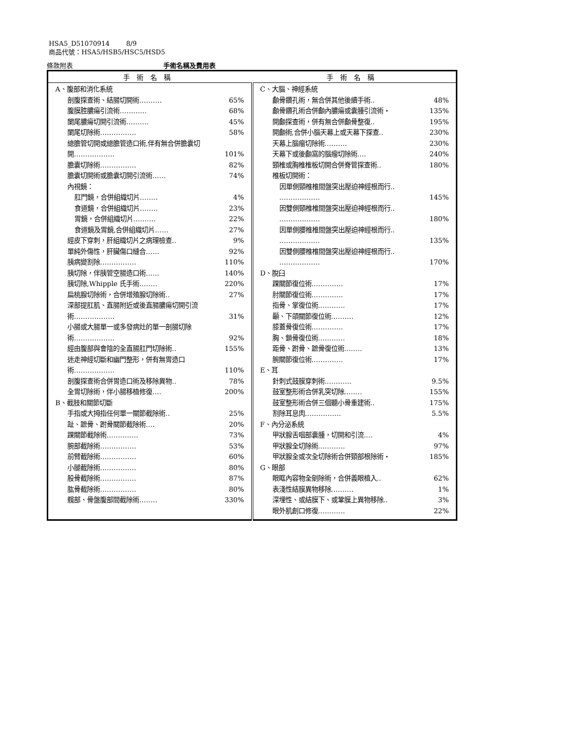HSA5_D51070914 8/9
商品代號：HSA5/HSB5/HSC5/HSD5
條款附表 手術名稱及費用表
| 手術名稱 | 手術名稱 |
| --- | --- |
| A、腹部和消化系統 剖腹探查術、結腸切開術‥‥‥‥‥ 65% 腹膜腔膿瘍引流術‥‥‥‥‥‥ 68% 闌尾膿瘍切開引流術‥‥‥‥‥ 45% 闌尾切除術‥‥‥‥‥‥‥‥ 58% 總膽管切開或總膽管造口術,伴有無合併膽囊切 開‥‥‥‥‥‥‥‥‥ 101% 膽囊切除術‥‥‥‥‥‥‥‥ 82% 膽囊切開術或膽囊切開引流術‥‥‥ 74% 內視鏡： 肛門鏡，合併組織切片‥‥‥‥ 4% 食道鏡，合併組織切片‥‥‥‥ 23% 胃鏡，合併組織切片‥‥‥‥‥ 22% 食道鏡及胃鏡,合併組織切片‥‥‥ 27% 經皮下穿刺，肝組織切片之病理檢查‥ 9% 單純外傷性，肝臟傷口縫合‥‥‥ 92% 胰病變割除‥‥‥‥‥‥‥‥ 110% 胰切除，伴胰管空腸造口術‥‥‥ 140% 胰切除,Whipple 氏手術‥‥‥‥ 220% 扁桃腺切除術，合併增殖腺切除術‥ 27% 深部提肛肌、直腸附近或後直腸膿瘍切開引流 術‥‥‥‥‥‥‥‥‥ 31% 小腸或大腸單一或多發病灶的單一剖腸切除 術‥‥‥‥‥‥‥‥‥ 92% 經由腹部與會陰的全直腸肛門切除術‥ 155% 迷走神經切斷和幽門整形，併有無胃造口 術‥‥‥‥‥‥‥‥‥ 110% 剖腹探查術合併胃造口術及移除異物‥ 78% 全胃切除術，伴小腸移植修復‥‥ 200% B、截肢和關節切斷 手指或大拇指任何單一關節截除術‥ 25% 趾、蹠骨、跗骨關節截除術‥‥ 20% 踝關節截除術‥‥‥‥‥‥‥ 73% 腕部截除術‥‥‥‥‥‥‥‥ 53% 前臂截除術‥‥‥‥‥‥‥‥ 60% 小腿截除術‥‥‥‥‥‥‥‥ 80% 股骨截除術‥‥‥‥‥‥‥‥ 87% 肱骨截除術‥‥‥‥‥‥‥‥ 80% 髖部、骨盤腹部間截除術‥‥‥‥ 330% | C、大腦、神經系統 顱骨鑽孔術，無合併其他後續手術‥ 48% 顱骨鑽孔術合併顱內膿瘍或囊腫引流術‧ 135% 開顱探查術，併有無合併顱骨整復‥ 195% 開顱術,合併小腦天幕上或天幕下探查‥ 230% 天幕上腦瘤切除術‥‥‥‥‥ 230% 天幕下或後顱窩的腦瘤切除術‥‥ 240% 頸椎或胸椎椎板切開合併脊管探查術‥ 180% 椎板切開術： 因單側頸椎椎間盤突出壓迫神經根而行‥ ‥‥‥‥‥‥‥‥‥ 145% 因雙側頸椎椎間盤突出壓迫神經根而行‥ ‥‥‥‥‥‥‥‥‥ 180% 因單側腰椎椎間盤突出壓迫神經根而行‥ ‥‥‥‥‥‥‥‥‥ 135% 因雙側腰椎椎間盤突出壓迫神經根而行‥ ‥‥‥‥‥‥‥‥‥ 170% D、脫臼 踝關節復位術‥‥‥‥‥‥‥ 17% 肘關節復位術‥‥‥‥‥‥‥ 17% 指骨、掌復位術‥‥‥‥‥‥ 17% 顳、下頜關節復位術‥‥‥‥‥ 12% 膝蓋骨復位術‥‥‥‥‥‥‥ 17% 胸、鎖骨復位術‥‥‥‥‥‥ 18% 距骨、跗骨、蹠骨復位術‥‥‥‥ 13% 腕關節復位術‥‥‥‥‥‥‥ 17% E、耳 針刺式鼓膜穿刺術‥‥‥‥‥‥ 9.5% 鼓室整形術合併乳突切除‥‥‥‥ 155% 鼓室整形術合併三個聽小骨重建術‥ 175% 割除耳息肉‥‥‥‥‥‥‥‥ 5.5% F、內分泌系統 甲狀腺舌咽部囊腫，切開和引流‥‥ 4% 甲狀腺全切除術‥‥‥‥‥‥ 97% 甲狀腺全或次全切除術合併頸部根除術‧ 185% G、眼部 眼眶內容物全剜除術，合併義眼植入‥ 62% 表淺性結膜異物移除‥‥‥‥‥ 1% 深埋性、或結膜下、或鞏膜上異物移除‥ 3% 眼外肌創口修復‥‥‥‥‥‥ 22% |